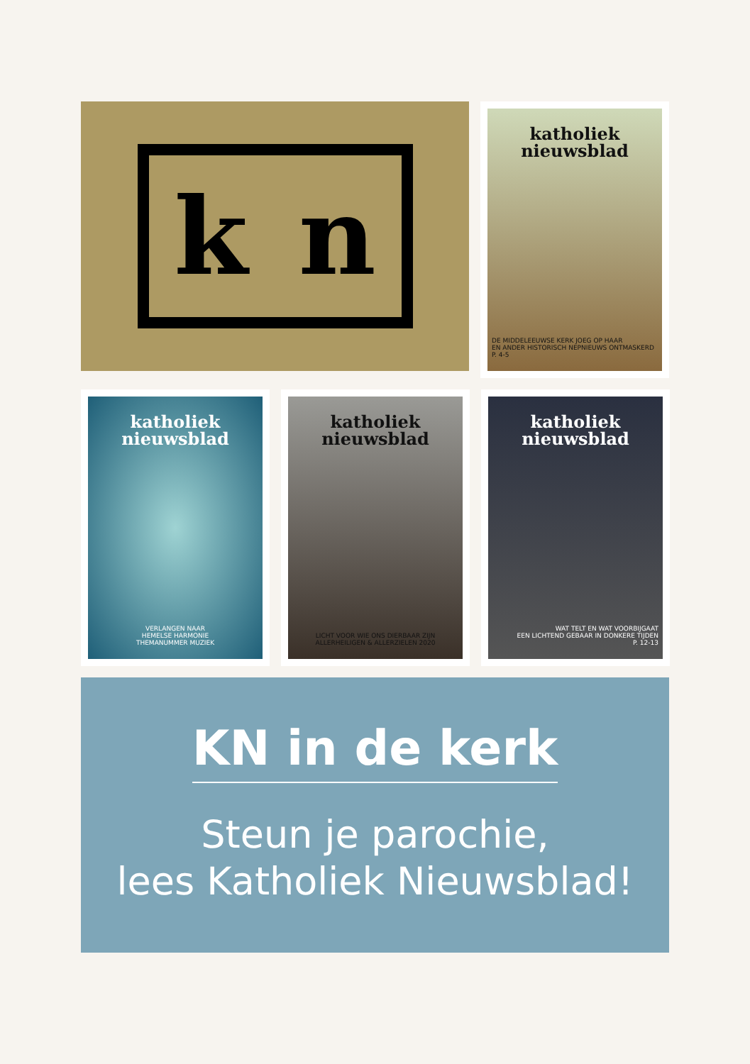k n
katholiek
nieuwsblad
DE MIDDELEEUWSE KERK JOEG OP HAAR
EN ANDER HISTORISCH NEPNIEUWS ONTMASKERD
P. 4-5
katholiek
nieuwsblad
VERLANGEN NAAR
HEMELSE HARMONIE
THEMANUMMER MUZIEK
katholiek
nieuwsblad
LICHT VOOR WIE ONS DIERBAAR ZIJN
ALLERHEILIGEN & ALLERZIELEN 2020
katholiek
nieuwsblad
WAT TELT EN WAT VOORBIJGAAT
EEN LICHTEND GEBAAR IN DONKERE TIJDEN
P. 12-13
KN in de kerk
Steun je parochie,
lees Katholiek Nieuwsblad!